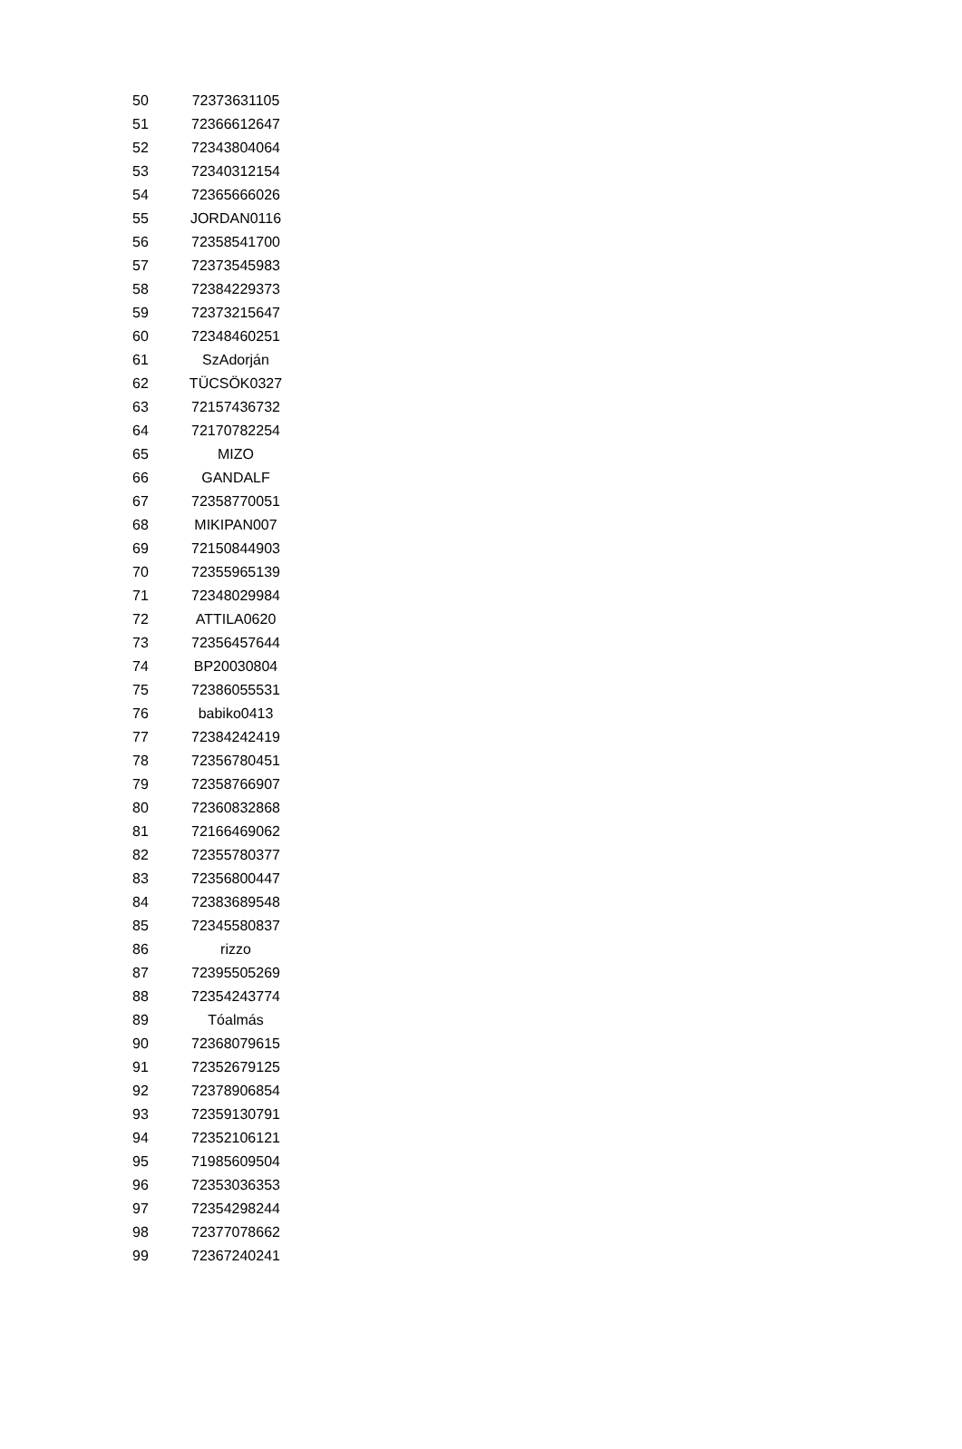| 50 | 72373631105 |
| 51 | 72366612647 |
| 52 | 72343804064 |
| 53 | 72340312154 |
| 54 | 72365666026 |
| 55 | JORDAN0116 |
| 56 | 72358541700 |
| 57 | 72373545983 |
| 58 | 72384229373 |
| 59 | 72373215647 |
| 60 | 72348460251 |
| 61 | SzAdorján |
| 62 | TÜCSÖK0327 |
| 63 | 72157436732 |
| 64 | 72170782254 |
| 65 | MIZO |
| 66 | GANDALF |
| 67 | 72358770051 |
| 68 | MIKIPAN007 |
| 69 | 72150844903 |
| 70 | 72355965139 |
| 71 | 72348029984 |
| 72 | ATTILA0620 |
| 73 | 72356457644 |
| 74 | BP20030804 |
| 75 | 72386055531 |
| 76 | babiko0413 |
| 77 | 72384242419 |
| 78 | 72356780451 |
| 79 | 72358766907 |
| 80 | 72360832868 |
| 81 | 72166469062 |
| 82 | 72355780377 |
| 83 | 72356800447 |
| 84 | 72383689548 |
| 85 | 72345580837 |
| 86 | rizzo |
| 87 | 72395505269 |
| 88 | 72354243774 |
| 89 | Tóalmás |
| 90 | 72368079615 |
| 91 | 72352679125 |
| 92 | 72378906854 |
| 93 | 72359130791 |
| 94 | 72352106121 |
| 95 | 71985609504 |
| 96 | 72353036353 |
| 97 | 72354298244 |
| 98 | 72377078662 |
| 99 | 72367240241 |